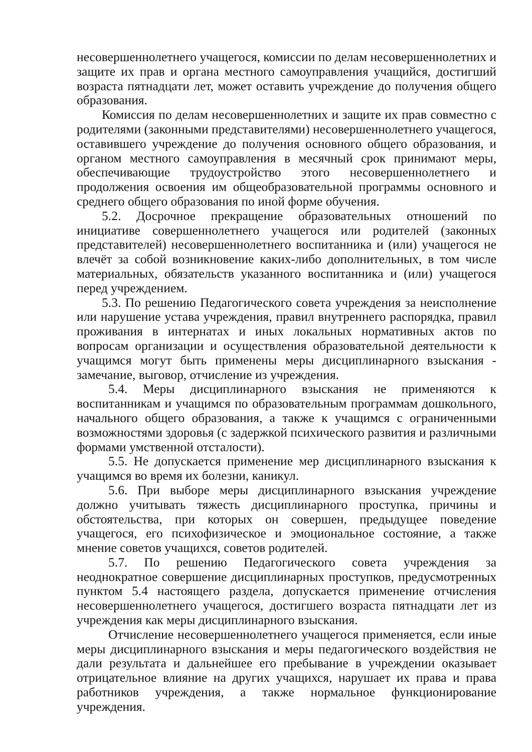несовершеннолетнего учащегося, комиссии по делам несовершеннолетних и защите их прав и органа местного самоуправления учащийся, достигший возраста пятнадцати лет, может оставить учреждение до получения общего образования.
Комиссия по делам несовершеннолетних и защите их прав совместно с родителями (законными представителями) несовершеннолетнего учащегося, оставившего учреждение до получения основного общего образования, и органом местного самоуправления в месячный срок принимают меры, обеспечивающие трудоустройство этого несовершеннолетнего и продолжения освоения им общеобразовательной программы основного и среднего общего образования по иной форме обучения.
5.2. Досрочное прекращение образовательных отношений по инициативе совершеннолетнего учащегося или родителей (законных представителей) несовершеннолетнего воспитанника и (или) учащегося не влечёт за собой возникновение каких-либо дополнительных, в том числе материальных, обязательств указанного воспитанника и (или) учащегося перед учреждением.
5.3. По решению Педагогического совета учреждения за неисполнение или нарушение устава учреждения, правил внутреннего распорядка, правил проживания в интернатах и иных локальных нормативных актов по вопросам организации и осуществления образовательной деятельности к учащимся могут быть применены меры дисциплинарного взыскания - замечание, выговор, отчисление из учреждения.
5.4. Меры дисциплинарного взыскания не применяются к воспитанникам и учащимся по образовательным программам дошкольного, начального общего образования, а также к учащимся с ограниченными возможностями здоровья (с задержкой психического развития и различными формами умственной отсталости).
5.5. Не допускается применение мер дисциплинарного взыскания к учащимся во время их болезни, каникул.
5.6. При выборе меры дисциплинарного взыскания учреждение должно учитывать тяжесть дисциплинарного проступка, причины и обстоятельства, при которых он совершен, предыдущее поведение учащегося, его психофизическое и эмоциональное состояние, а также мнение советов учащихся, советов родителей.
5.7. По решению Педагогического совета учреждения за неоднократное совершение дисциплинарных проступков, предусмотренных пунктом 5.4 настоящего раздела, допускается применение отчисления несовершеннолетнего учащегося, достигшего возраста пятнадцати лет из учреждения как меры дисциплинарного взыскания.
Отчисление несовершеннолетнего учащегося применяется, если иные меры дисциплинарного взыскания и меры педагогического воздействия не дали результата и дальнейшее его пребывание в учреждении оказывает отрицательное влияние на других учащихся, нарушает их права и права работников учреждения, а также нормальное функционирование учреждения.